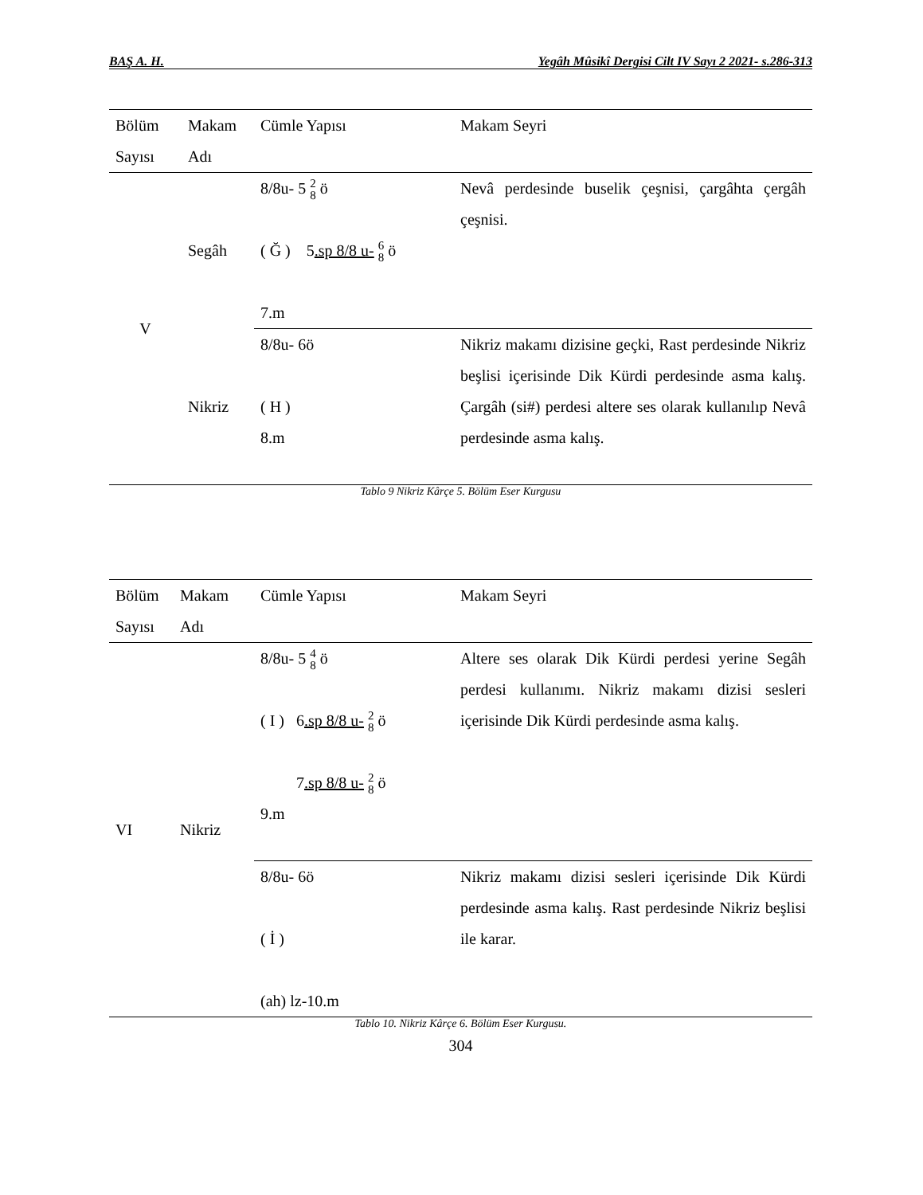BAŞ A. H. Yegâh Mûsikî Dergisi Cilt IV Sayı 2 2021- s.286-313
| Bölüm Sayısı | Makam Adı | Cümle Yapısı | Makam Seyri |
| --- | --- | --- | --- |
| V | Segâh | 8/8u- 5 2 8 ö ( Ğ ) 5 .sp 8/8 u- 6 8 ö 7.m | Nevâ perdesinde buselik çeşnisi, çargâhta çergâh çeşnisi. |
| | Nikriz | 8/8u- 6ö ( H ) 8.m | Nikriz makamı dizisine geçki, Rast perdesinde Nikriz beşlisi içerisinde Dik Kürdi perdesinde asma kalış. Çargâh (si#) perdesi altere ses olarak kullanılıp Nevâ perdesinde asma kalış. |
Tablo 9 Nikriz Kârçe 5. Bölüm Eser Kurgusu
| Bölüm Sayısı | Makam Adı | Cümle Yapısı | Makam Seyri |
| --- | --- | --- | --- |
| VI | Nikriz | 8/8u- 5 4 8 ö ( I ) 6 .sp 8/8 u- 2 8 ö 7 .sp 8/8 u- 2 8 ö 9.m | Altere ses olarak Dik Kürdi perdesi yerine Segâh perdesi kullanımı. Nikriz makamı dizisi sesleri içerisinde Dik Kürdi perdesinde asma kalış. |
| | | 8/8u- 6ö ( İ ) (ah) lz-10.m | Nikriz makamı dizisi sesleri içerisinde Dik Kürdi perdesinde asma kalış. Rast perdesinde Nikriz beşlisi ile karar. |
Tablo 10. Nikriz Kârçe 6. Bölüm Eser Kurgusu.
304